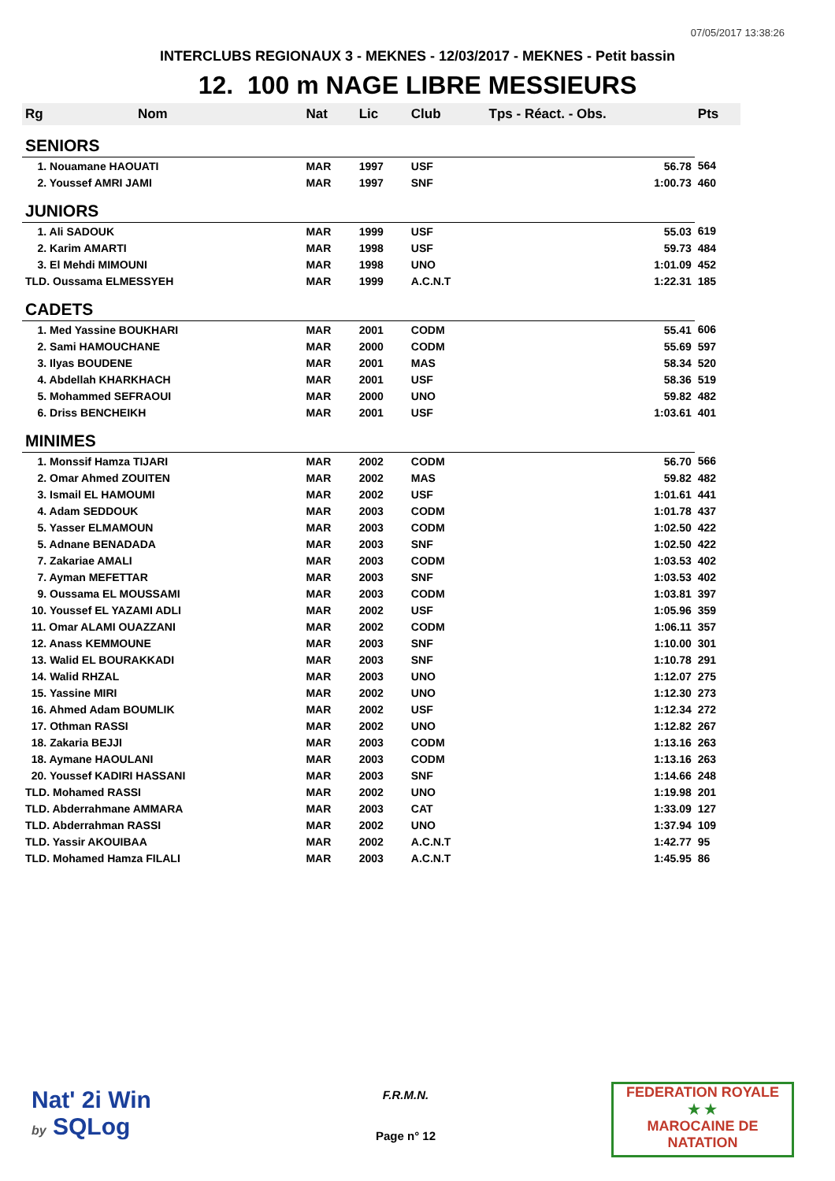07/05/2017 13:38:26
INTERCLUBS REGIONAUX 3 - MEKNES - 12/03/2017 - MEKNES - Petit bassin
12. 100 m NAGE LIBRE MESSIEURS
| Rg | Nom | Nat | Lic | Club | Tps - Réact. - Obs. | Pts |
| --- | --- | --- | --- | --- | --- | --- |
| SENIORS | | | | | | |
| 1. Nouamane HAOUATI | | MAR | 1997 | USF | 56.78 | 564 |
| 2. Youssef AMRI JAMI | | MAR | 1997 | SNF | 1:00.73 | 460 |
| JUNIORS | | | | | | |
| 1. Ali SADOUK | | MAR | 1999 | USF | 55.03 | 619 |
| 2. Karim AMARTI | | MAR | 1998 | USF | 59.73 | 484 |
| 3. El Mehdi MIMOUNI | | MAR | 1998 | UNO | 1:01.09 | 452 |
| TLD. Oussama ELMESSYEH | | MAR | 1999 | A.C.N.T | 1:22.31 | 185 |
| CADETS | | | | | | |
| 1. Med Yassine BOUKHARI | | MAR | 2001 | CODM | 55.41 | 606 |
| 2. Sami HAMOUCHANE | | MAR | 2000 | CODM | 55.69 | 597 |
| 3. Ilyas BOUDENE | | MAR | 2001 | MAS | 58.34 | 520 |
| 4. Abdellah KHARKHACH | | MAR | 2001 | USF | 58.36 | 519 |
| 5. Mohammed SEFRAOUI | | MAR | 2000 | UNO | 59.82 | 482 |
| 6. Driss BENCHEIKH | | MAR | 2001 | USF | 1:03.61 | 401 |
| MINIMES | | | | | | |
| 1. Monssif Hamza TIJARI | | MAR | 2002 | CODM | 56.70 | 566 |
| 2. Omar Ahmed ZOUITEN | | MAR | 2002 | MAS | 59.82 | 482 |
| 3. Ismail EL HAMOUMI | | MAR | 2002 | USF | 1:01.61 | 441 |
| 4. Adam SEDDOUK | | MAR | 2003 | CODM | 1:01.78 | 437 |
| 5. Yasser ELMAMOUN | | MAR | 2003 | CODM | 1:02.50 | 422 |
| 5. Adnane BENADADA | | MAR | 2003 | SNF | 1:02.50 | 422 |
| 7. Zakariae AMALI | | MAR | 2003 | CODM | 1:03.53 | 402 |
| 7. Ayman MEFETTAR | | MAR | 2003 | SNF | 1:03.53 | 402 |
| 9. Oussama EL MOUSSAMI | | MAR | 2003 | CODM | 1:03.81 | 397 |
| 10. Youssef EL YAZAMI ADLI | | MAR | 2002 | USF | 1:05.96 | 359 |
| 11. Omar ALAMI OUAZZANI | | MAR | 2002 | CODM | 1:06.11 | 357 |
| 12. Anass KEMMOUNE | | MAR | 2003 | SNF | 1:10.00 | 301 |
| 13. Walid EL BOURAKKADI | | MAR | 2003 | SNF | 1:10.78 | 291 |
| 14. Walid RHZAL | | MAR | 2003 | UNO | 1:12.07 | 275 |
| 15. Yassine MIRI | | MAR | 2002 | UNO | 1:12.30 | 273 |
| 16. Ahmed Adam BOUMLIK | | MAR | 2002 | USF | 1:12.34 | 272 |
| 17. Othman RASSI | | MAR | 2002 | UNO | 1:12.82 | 267 |
| 18. Zakaria BEJJI | | MAR | 2003 | CODM | 1:13.16 | 263 |
| 18. Aymane HAOULANI | | MAR | 2003 | CODM | 1:13.16 | 263 |
| 20. Youssef KADIRI HASSANI | | MAR | 2003 | SNF | 1:14.66 | 248 |
| TLD. Mohamed RASSI | | MAR | 2002 | UNO | 1:19.98 | 201 |
| TLD. Abderrahmane AMMARA | | MAR | 2003 | CAT | 1:33.09 | 127 |
| TLD. Abderrahman RASSI | | MAR | 2002 | UNO | 1:37.94 | 109 |
| TLD. Yassir AKOUIBAA | | MAR | 2002 | A.C.N.T | 1:42.77 | 95 |
| TLD. Mohamed Hamza FILALI | | MAR | 2003 | A.C.N.T | 1:45.95 | 86 |
Nat' 2i Win
by SQLog
F.R.M.N.
Page n° 12
FEDERATION ROYALE
★ ★
MAROCAINE DE NATATION